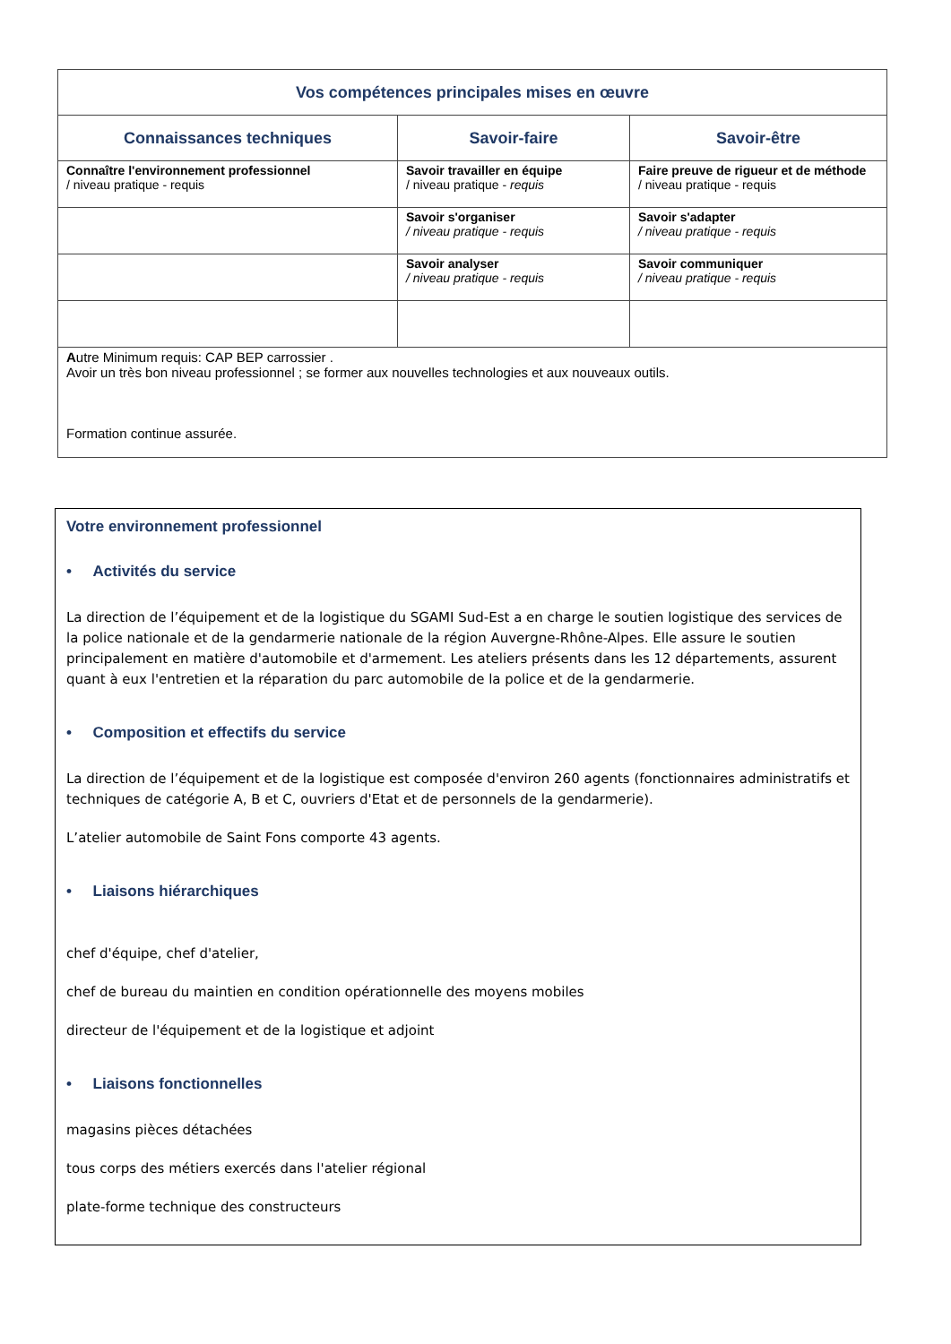| Vos compétences principales mises en œuvre | | |
| --- | --- | --- |
| Connaissances techniques | Savoir-faire | Savoir-être |
| Connaître l'environnement professionnel / niveau pratique - requis | Savoir travailler en équipe / niveau pratique - requis | Faire preuve de rigueur et de méthode / niveau pratique - requis |
| | Savoir s'organiser / niveau pratique - requis | Savoir s'adapter / niveau pratique - requis |
| | Savoir analyser / niveau pratique - requis | Savoir communiquer / niveau pratique - requis |
| A utre Minimum requis: CAP BEP carrossier . Avoir un très bon niveau professionnel ; se former aux nouvelles technologies et aux nouveaux outils. Formation continue assurée. | | |
Votre environnement professionnel
• Activités du service
La direction de l’équipement et de la logistique du SGAMI Sud-Est a en charge le soutien logistique des services de la police nationale et de la gendarmerie nationale de la région Auvergne-Rhône-Alpes. Elle assure le soutien principalement en matière d'automobile et d'armement. Les ateliers présents dans les 12 départements, assurent quant à eux l'entretien et la réparation du parc automobile de la police et de la gendarmerie.
• Composition et effectifs du service
La direction de l’équipement et de la logistique est composée d'environ 260 agents (fonctionnaires administratifs et techniques de catégorie A, B et C, ouvriers d'Etat et de personnels de la gendarmerie).
L’atelier automobile de Saint Fons comporte 43 agents.
• Liaisons hiérarchiques
chef d'équipe, chef d'atelier,
chef de bureau du maintien en condition opérationnelle des moyens mobiles
directeur de l'équipement et de la logistique et adjoint
• Liaisons fonctionnelles
magasins pièces détachées
tous corps des métiers exercés dans l'atelier régional
plate-forme technique des constructeurs